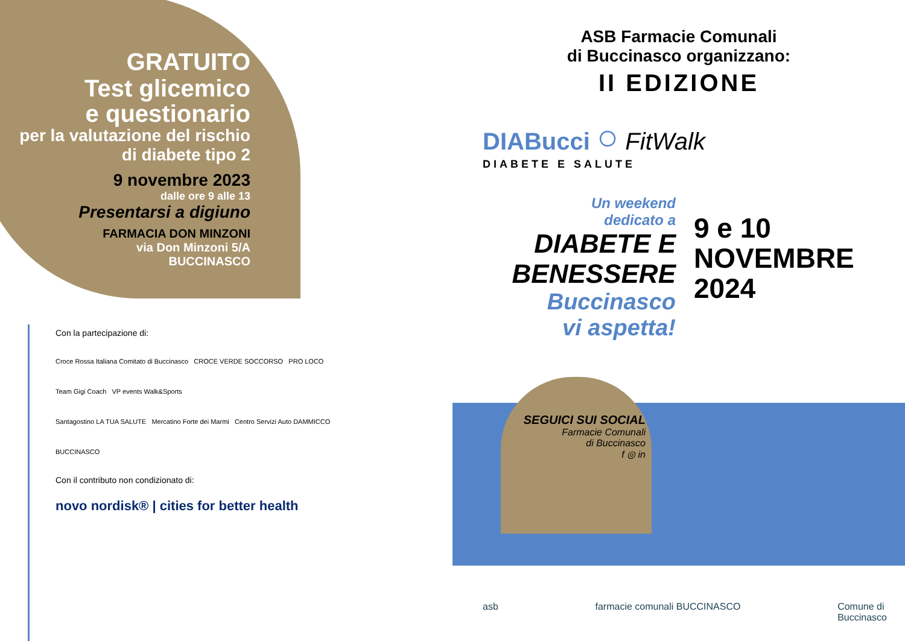GRATUITO
Test glicemico
e questionario
per la valutazione del rischio di diabete tipo 2
9 novembre 2023
dalle ore 9 alle 13
Presentarsi a digiuno
FARMACIA DON MINZONI
via Don Minzoni 5/A
BUCCINASCO
Con la partecipazione di:
Croce Rossa Italiana Comitato di Buccinasco CROCE VERDE SOCCORSO PRO LOCO
Team Gigi Coach VP events Walk&Sports
Santagostino LA TUA SALUTE Mercatino Forte dei Marmi Centro Servizi Auto DAMMICCO BUCCINASCO
Con il contributo non condizionato di:
novo nordisk® | cities for better health
ASB Farmacie Comunali
di Buccinasco organizzano:
II EDIZIONE
DIABucci ○ FitWalk
DIABETE E SALUTE
Un weekend
dedicato a
DIABETE E
BENESSERE
Buccinasco
vi aspetta!
9 e 10
NOVEMBRE
2024
SEGUICI SUI SOCIAL
Farmacie Comunali
di Buccinasco
f ◎ in
asb farmacie comunali BUCCINASCO Comune di
Buccinasco